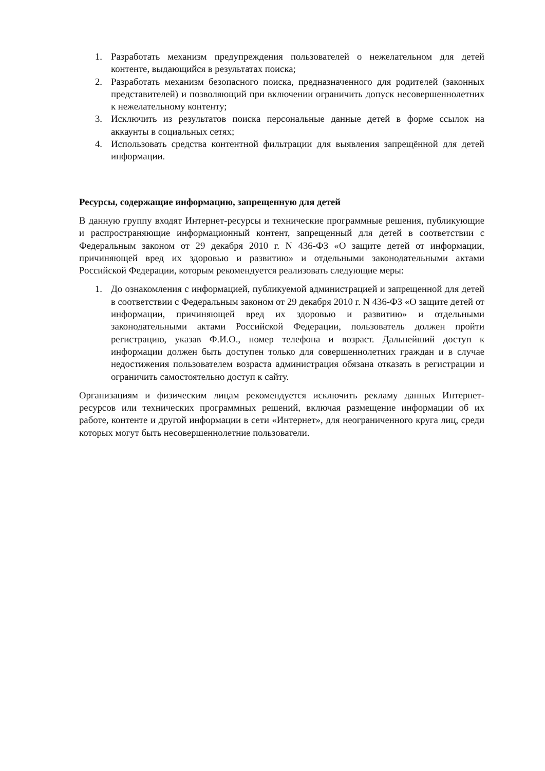1. Разработать механизм предупреждения пользователей о нежелательном для детей контенте, выдающийся в результатах поиска;
2. Разработать механизм безопасного поиска, предназначенного для родителей (законных представителей) и позволяющий при включении ограничить допуск несовершеннолетних к нежелательному контенту;
3. Исключить из результатов поиска персональные данные детей в форме ссылок на аккаунты в социальных сетях;
4. Использовать средства контентной фильтрации для выявления запрещённой для детей информации.
Ресурсы, содержащие информацию, запрещенную для детей
В данную группу входят Интернет-ресурсы и технические программные решения, публикующие и распространяющие информационный контент, запрещенный для детей в соответствии с Федеральным законом от 29 декабря 2010 г. N 436-ФЗ «О защите детей от информации, причиняющей вред их здоровью и развитию» и отдельными законодательными актами Российской Федерации, которым рекомендуется реализовать следующие меры:
1. До ознакомления с информацией, публикуемой администрацией и запрещенной для детей в соответствии с Федеральным законом от 29 декабря 2010 г. N 436-ФЗ «О защите детей от информации, причиняющей вред их здоровью и развитию» и отдельными законодательными актами Российской Федерации, пользователь должен пройти регистрацию, указав Ф.И.О., номер телефона и возраст. Дальнейший доступ к информации должен быть доступен только для совершеннолетних граждан и в случае недостижения пользователем возраста администрация обязана отказать в регистрации и ограничить самостоятельно доступ к сайту.
Организациям и физическим лицам рекомендуется исключить рекламу данных Интернет-ресурсов или технических программных решений, включая размещение информации об их работе, контенте и другой информации в сети «Интернет», для неограниченного круга лиц, среди которых могут быть несовершеннолетние пользователи.